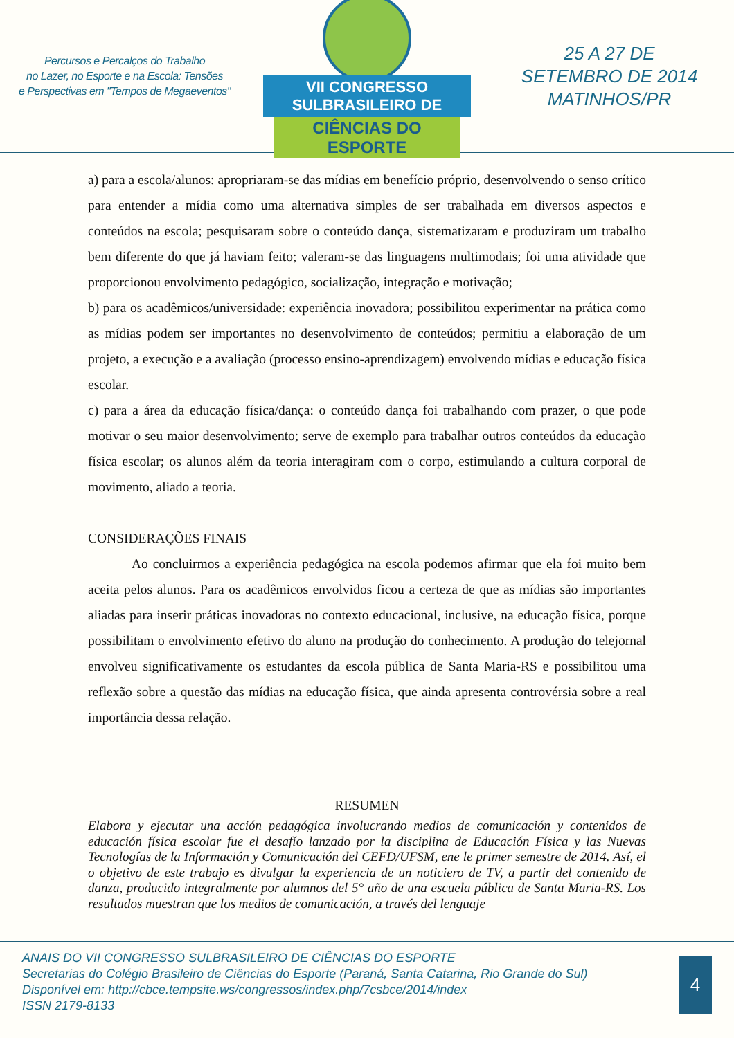Percursos e Percalços do Trabalho
no Lazer, no Esporte e na Escola: Tensões
e Perspectivas em "Tempos de Megaeventos"
VII CONGRESSO SULBRASILEIRO DE
CIÊNCIAS DO ESPORTE
25 A 27 DE
SETEMBRO DE 2014
MATINHOS/PR
a) para a escola/alunos: apropriaram-se das mídias em benefício próprio, desenvolvendo o senso crítico para entender a mídia como uma alternativa simples de ser trabalhada em diversos aspectos e conteúdos na escola; pesquisaram sobre o conteúdo dança, sistematizaram e produziram um trabalho bem diferente do que já haviam feito; valeram-se das linguagens multimodais; foi uma atividade que proporcionou envolvimento pedagógico, socialização, integração e motivação;
b) para os acadêmicos/universidade: experiência inovadora; possibilitou experimentar na prática como as mídias podem ser importantes no desenvolvimento de conteúdos; permitiu a elaboração de um projeto, a execução e a avaliação (processo ensino-aprendizagem) envolvendo mídias e educação física escolar.
c) para a área da educação física/dança: o conteúdo dança foi trabalhando com prazer, o que pode motivar o seu maior desenvolvimento; serve de exemplo para trabalhar outros conteúdos da educação física escolar; os alunos além da teoria interagiram com o corpo, estimulando a cultura corporal de movimento, aliado a teoria.
CONSIDERAÇÕES FINAIS
Ao concluirmos a experiência pedagógica na escola podemos afirmar que ela foi muito bem aceita pelos alunos. Para os acadêmicos envolvidos ficou a certeza de que as mídias são importantes aliadas para inserir práticas inovadoras no contexto educacional, inclusive, na educação física, porque possibilitam o envolvimento efetivo do aluno na produção do conhecimento. A produção do telejornal envolveu significativamente os estudantes da escola pública de Santa Maria-RS e possibilitou uma reflexão sobre a questão das mídias na educação física, que ainda apresenta controvérsia sobre a real importância dessa relação.
RESUMEN
Elabora y ejecutar una acción pedagógica involucrando medios de comunicación y contenidos de educación física escolar fue el desafío lanzado por la disciplina de Educación Física y las Nuevas Tecnologías de la Información y Comunicación del CEFD/UFSM, ene le primer semestre de 2014. Así, el o objetivo de este trabajo es divulgar la experiencia de un noticiero de TV, a partir del contenido de danza, producido integralmente por alumnos del 5° año de una escuela pública de Santa Maria-RS. Los resultados muestran que los medios de comunicación, a través del lenguaje
ANAIS DO VII CONGRESSO SULBRASILEIRO DE CIÊNCIAS DO ESPORTE
Secretarias do Colégio Brasileiro de Ciências do Esporte (Paraná, Santa Catarina, Rio Grande do Sul)
Disponível em: http://cbce.tempsite.ws/congressos/index.php/7csbce/2014/index
ISSN 2179-8133
4